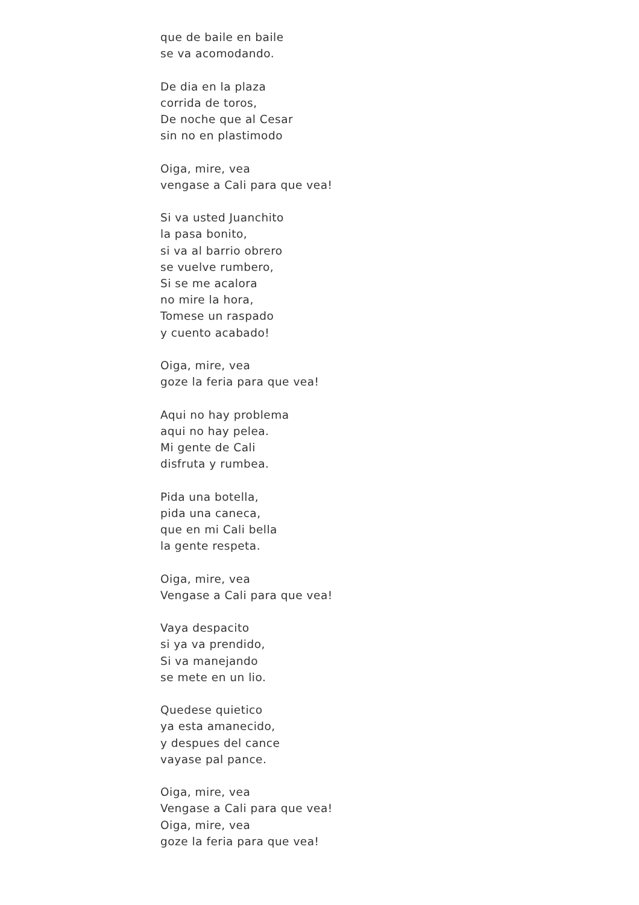que de baile en baile
se va acomodando.
De dia en la plaza
corrida de toros,
De noche que al Cesar
sin no en plastimodo
Oiga, mire, vea
vengase a Cali para que vea!
Si va usted Juanchito
la pasa bonito,
si va al barrio obrero
se vuelve rumbero,
Si se me acalora
no mire la hora,
Tomese un raspado
y cuento acabado!
Oiga, mire, vea
goze la feria para que vea!
Aqui no hay problema
aqui no hay pelea.
Mi gente de Cali
disfruta y rumbea.
Pida una botella,
pida una caneca,
que en mi Cali bella
la gente respeta.
Oiga, mire, vea
Vengase a Cali para que vea!
Vaya despacito
si ya va prendido,
Si va manejando
se mete en un lio.
Quedese quietico
ya esta amanecido,
y despues del cance
vayase pal pance.
Oiga, mire, vea
Vengase a Cali para que vea!
Oiga, mire, vea
goze la feria para que vea!